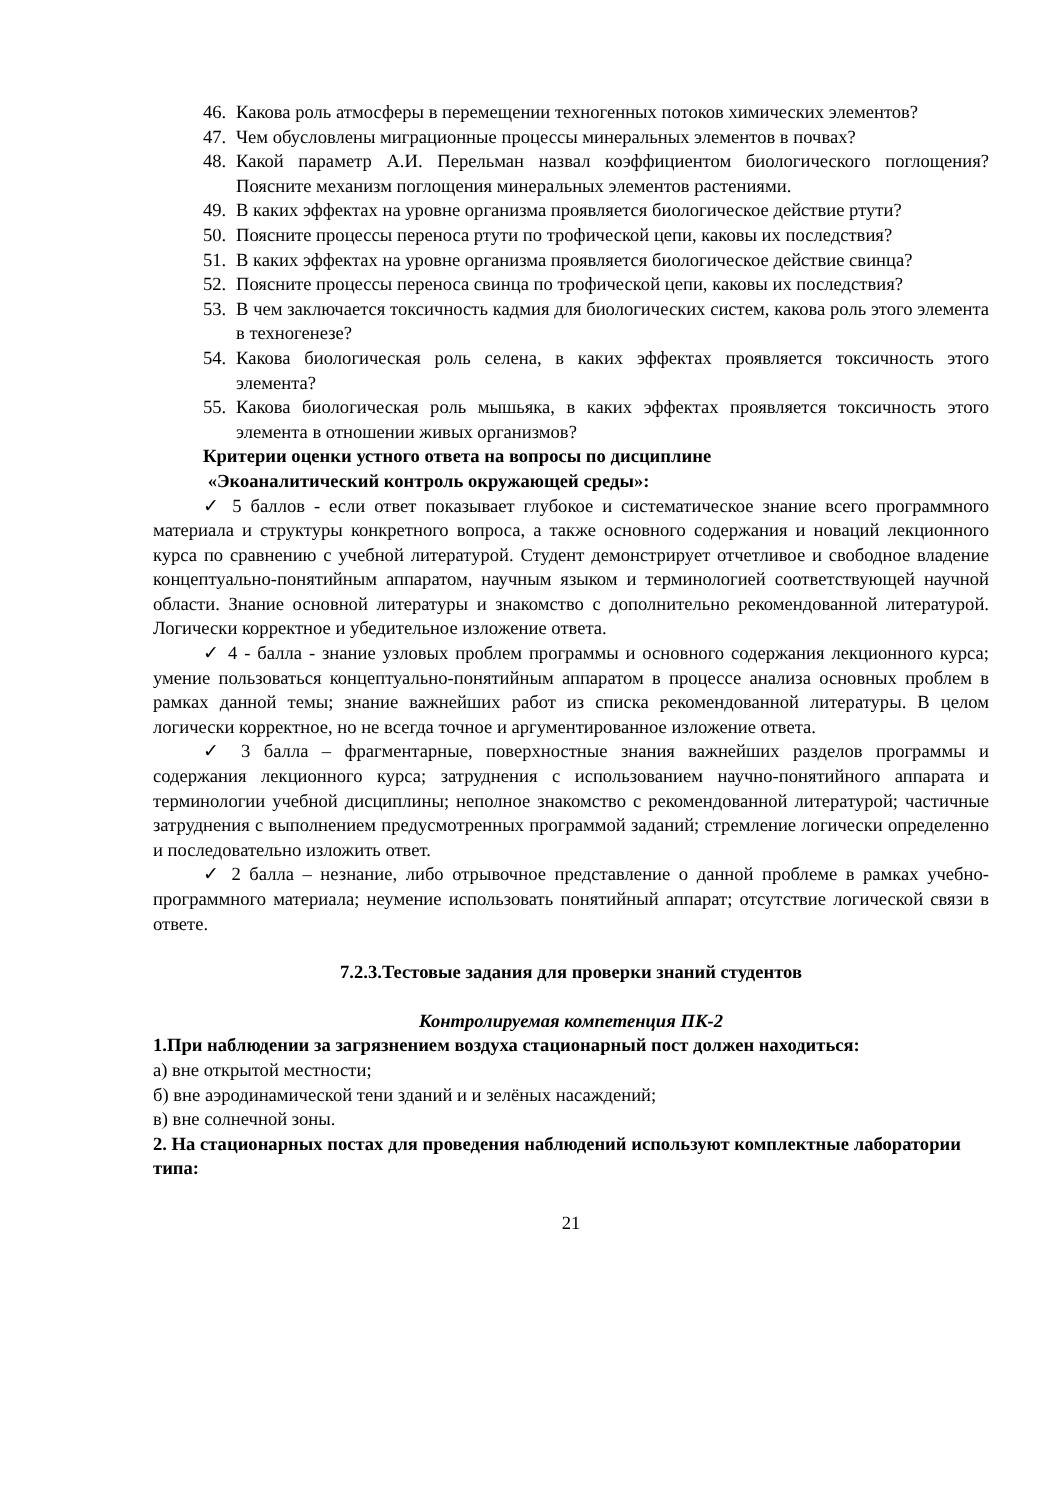46. Какова роль атмосферы в перемещении техногенных потоков химических элементов?
47. Чем обусловлены миграционные процессы минеральных элементов в почвах?
48. Какой параметр А.И. Перельман назвал коэффициентом биологического поглощения? Поясните механизм поглощения минеральных элементов растениями.
49. В каких эффектах на уровне организма проявляется биологическое действие ртути?
50. Поясните процессы переноса ртути по трофической цепи, каковы их последствия?
51. В каких эффектах на уровне организма проявляется биологическое действие свинца?
52. Поясните процессы переноса свинца по трофической цепи, каковы их последствия?
53. В чем заключается токсичность кадмия для биологических систем, какова роль этого элемента в техногенезе?
54. Какова биологическая роль селена, в каких эффектах проявляется токсичность этого элемента?
55. Какова биологическая роль мышьяка, в каких эффектах проявляется токсичность этого элемента в отношении живых организмов?
Критерии оценки устного ответа на вопросы по дисциплине
«Экоаналитический контроль окружающей среды»:
✓ 5 баллов - если ответ показывает глубокое и систематическое знание всего программного материала и структуры конкретного вопроса, а также основного содержания и новаций лекционного курса по сравнению с учебной литературой. Студент демонстрирует отчетливое и свободное владение концептуально-понятийным аппаратом, научным языком и терминологией соответствующей научной области. Знание основной литературы и знакомство с дополнительно рекомендованной литературой. Логически корректное и убедительное изложение ответа.
✓ 4 - балла - знание узловых проблем программы и основного содержания лекционного курса; умение пользоваться концептуально-понятийным аппаратом в процессе анализа основных проблем в рамках данной темы; знание важнейших работ из списка рекомендованной литературы. В целом логически корректное, но не всегда точное и аргументированное изложение ответа.
✓ 3 балла – фрагментарные, поверхностные знания важнейших разделов программы и содержания лекционного курса; затруднения с использованием научно-понятийного аппарата и терминологии учебной дисциплины; неполное знакомство с рекомендованной литературой; частичные затруднения с выполнением предусмотренных программой заданий; стремление логически определенно и последовательно изложить ответ.
✓ 2 балла – незнание, либо отрывочное представление о данной проблеме в рамках учебно-программного материала; неумение использовать понятийный аппарат; отсутствие логической связи в ответе.
7.2.3.Тестовые задания для проверки знаний студентов
Контролируемая компетенция ПК-2
1.При наблюдении за загрязнением воздуха стационарный пост должен находиться:
а) вне открытой местности;
б) вне аэродинамической тени зданий и и зелёных насаждений;
в) вне солнечной зоны.
2. На стационарных постах для проведения наблюдений используют комплектные лаборатории типа:
21